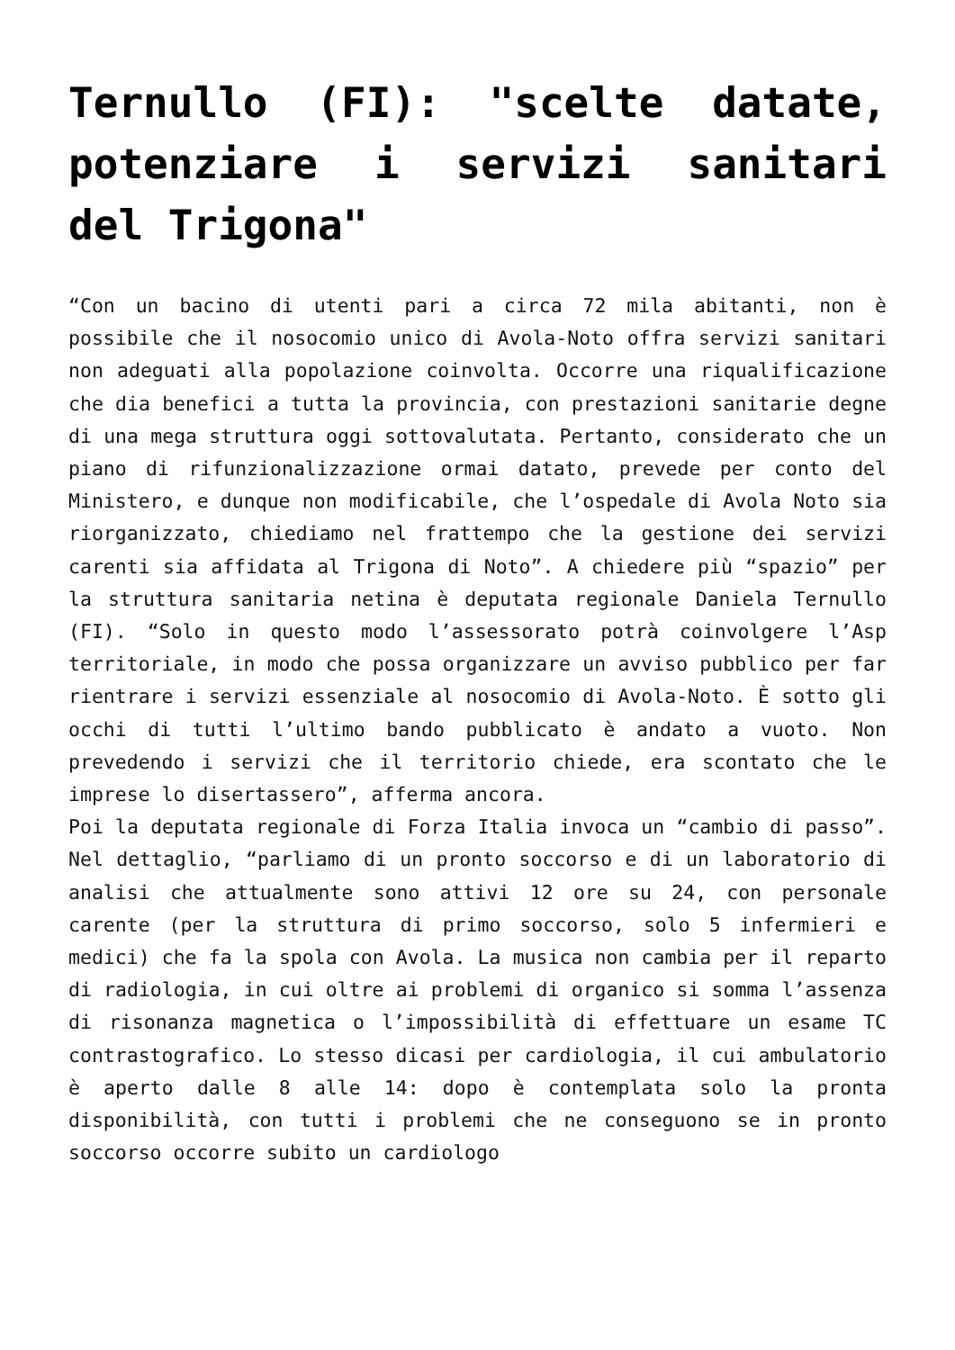Ternullo (FI): "scelte datate, potenziare i servizi sanitari del Trigona"
“Con un bacino di utenti pari a circa 72 mila abitanti, non è possibile che il nosocomio unico di Avola-Noto offra servizi sanitari non adeguati alla popolazione coinvolta. Occorre una riqualificazione che dia benefici a tutta la provincia, con prestazioni sanitarie degne di una mega struttura oggi sottovalutata. Pertanto, considerato che un piano di rifunzionalizzazione ormai datato, prevede per conto del Ministero, e dunque non modificabile, che l’ospedale di Avola Noto sia riorganizzato, chiediamo nel frattempo che la gestione dei servizi carenti sia affidata al Trigona di Noto”. A chiedere più “spazio” per la struttura sanitaria netina è deputata regionale Daniela Ternullo (FI). “Solo in questo modo l’assessorato potrà coinvolgere l’Asp territoriale, in modo che possa organizzare un avviso pubblico per far rientrare i servizi essenziale al nosocomio di Avola-Noto. È sotto gli occhi di tutti l’ultimo bando pubblicato è andato a vuoto. Non prevedendo i servizi che il territorio chiede, era scontato che le imprese lo disertassero”, afferma ancora.
Poi la deputata regionale di Forza Italia invoca un “cambio di passo”. Nel dettaglio, “parliamo di un pronto soccorso e di un laboratorio di analisi che attualmente sono attivi 12 ore su 24, con personale carente (per la struttura di primo soccorso, solo 5 infermieri e medici) che fa la spola con Avola. La musica non cambia per il reparto di radiologia, in cui oltre ai problemi di organico si somma l’assenza di risonanza magnetica o l’impossibilità di effettuare un esame TC contrastografico. Lo stesso dicasi per cardiologia, il cui ambulatorio è aperto dalle 8 alle 14: dopo è contemplata solo la pronta disponibilità, con tutti i problemi che ne conseguono se in pronto soccorso occorre subito un cardiologo